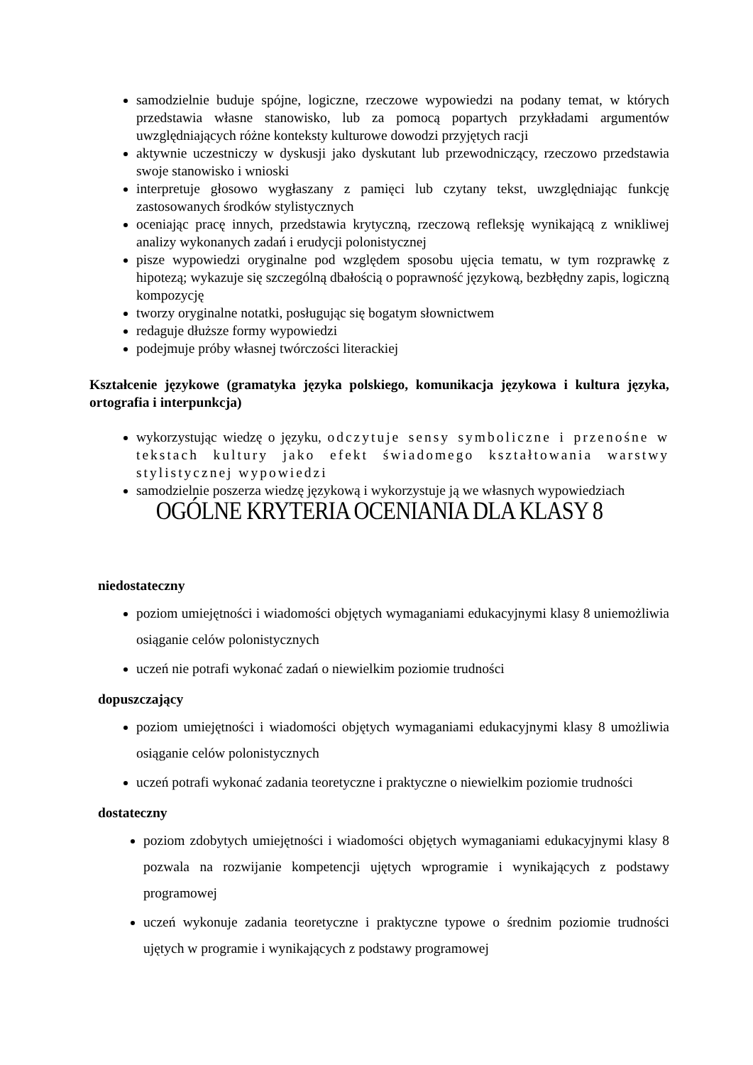samodzielnie buduje spójne, logiczne, rzeczowe wypowiedzi na podany temat, w których przedstawia własne stanowisko, lub za pomocą popartych przykładami argumentów uwzględniających różne konteksty kulturowe dowodzi przyjętych racji
aktywnie uczestniczy w dyskusji jako dyskutant lub przewodniczący, rzeczowo przedstawia swoje stanowisko i wnioski
interpretuje głosowo wygłaszany z pamięci lub czytany tekst, uwzględniając funkcję zastosowanych środków stylistycznych
oceniając pracę innych, przedstawia krytyczną, rzeczową refleksję wynikającą z wnikliwej analizy wykonanych zadań i erudycji polonistycznej
pisze wypowiedzi oryginalne pod względem sposobu ujęcia tematu, w tym rozprawkę z hipotezą; wykazuje się szczególną dbałością o poprawność językową, bezbłędny zapis, logiczną kompozycję
tworzy oryginalne notatki, posługując się bogatym słownictwem
redaguje dłuższe formy wypowiedzi
podejmuje próby własnej twórczości literackiej
Kształcenie językowe (gramatyka języka polskiego, komunikacja językowa i kultura języka, ortografia i interpunkcja)
wykorzystując wiedzę o języku, odczytuje sensy symboliczne i przenośne w tekstach kultury jako efekt świadomego kształtowania warstwy stylistycznej wypowiedzi
samodzielnie poszerza wiedzę językową i wykorzystuje ją we własnych wypowiedziach
OGÓLNE KRYTERIA OCENIANIA DLA KLASY 8
niedostateczny
poziom umiejętności i wiadomości objętych wymaganiami edukacyjnymi klasy 8 uniemożliwia osiąganie celów polonistycznych
uczeń nie potrafi wykonać zadań o niewielkim poziomie trudności
dopuszczający
poziom umiejętności i wiadomości objętych wymaganiami edukacyjnymi klasy 8 umożliwia osiąganie celów polonistycznych
uczeń potrafi wykonać zadania teoretyczne i praktyczne o niewielkim poziomie trudności
dostateczny
poziom zdobytych umiejętności i wiadomości objętych wymaganiami edukacyjnymi klasy 8 pozwala na rozwijanie kompetencji ujętych wprogramie i wynikających z podstawy programowej
uczeń wykonuje zadania teoretyczne i praktyczne typowe o średnim poziomie trudności ujętych w programie i wynikających z podstawy programowej